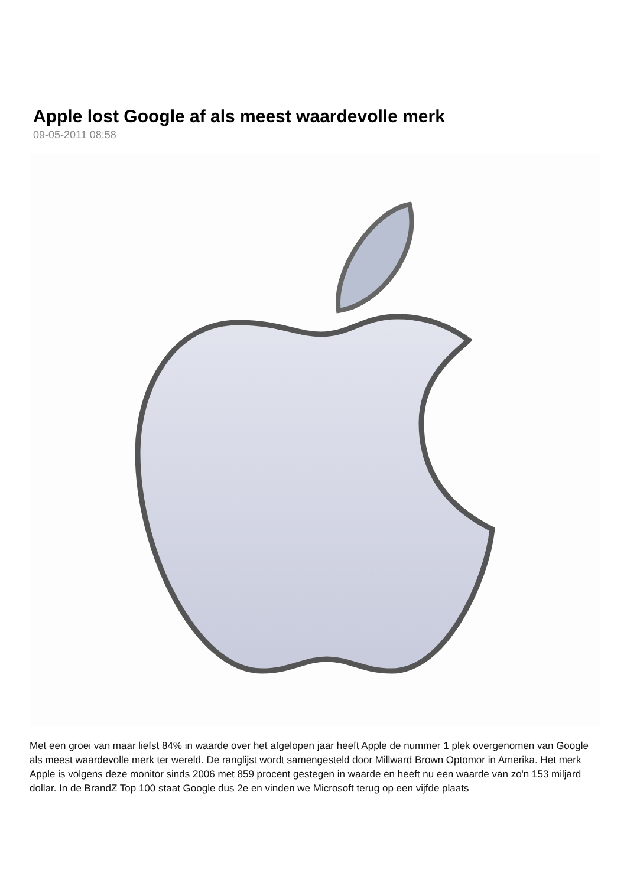Apple lost Google af als meest waardevolle merk
09-05-2011 08:58
Met een groei van maar liefst 84% in waarde over het afgelopen jaar heeft Apple de nummer 1 plek overgenomen van Google als meest waardevolle merk ter wereld. De ranglijst wordt samengesteld door Millward Brown Optomor in Amerika. Het merk Apple is volgens deze monitor sinds 2006 met 859 procent gestegen in waarde en heeft nu een waarde van zo'n 153 miljard dollar. In de BrandZ Top 100 staat Google dus 2e en vinden we Microsoft terug op een vijfde plaats